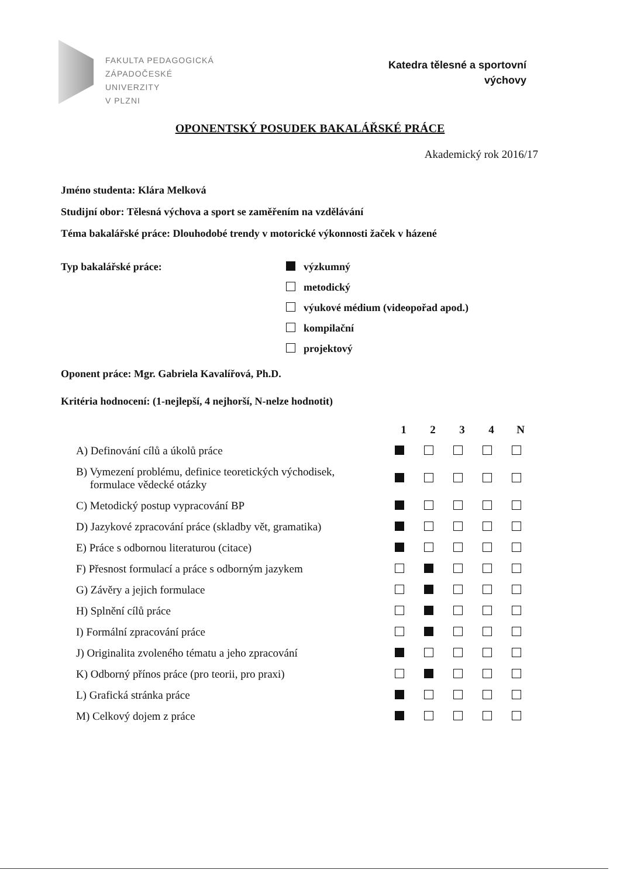FAKULTA PEDAGOGICKÁ
ZÁPADOČESKÉ
UNIVERZITY
V PLZNI
Katedra tělesné a sportovní
výchovy
OPONENTSKÝ POSUDEK BAKALÁŘSKÉ PRÁCE
Akademický rok 2016/17
Jméno studenta: Klára Melková
Studijní obor: Tělesná výchova a sport se zaměřením na vzdělávání
Téma bakalářské práce: Dlouhodobé trendy v motorické výkonnosti žaček v házené
Typ bakalářské práce: výzkumný
metodický
výukové médium (videopořad apod.)
kompilační
projektový
Oponent práce: Mgr. Gabriela Kavalířová, Ph.D.
Kritéria hodnocení: (1-nejlepší, 4 nejhorší, N-nelze hodnotit)
| | 1 | 2 | 3 | 4 | N |
| A) Definování cílů a úkolů práce | | | | | |
| B) Vymezení problému, definice teoretických východisek, formulace vědecké otázky | | | | | |
| C) Metodický postup vypracování BP | | | | | |
| D) Jazykové zpracování práce (skladby vět, gramatika) | | | | | |
| E) Práce s odbornou literaturou (citace) | | | | | |
| F) Přesnost formulací a práce s odborným jazykem | | | | | |
| G) Závěry a jejich formulace | | | | | |
| H) Splnění cílů práce | | | | | |
| I) Formální zpracování práce | | | | | |
| J) Originalita zvoleného tématu a jeho zpracování | | | | | |
| K) Odborný přínos práce (pro teorii, pro praxi) | | | | | |
| L) Grafická stránka práce | | | | | |
| M) Celkový dojem z práce | | | | | |